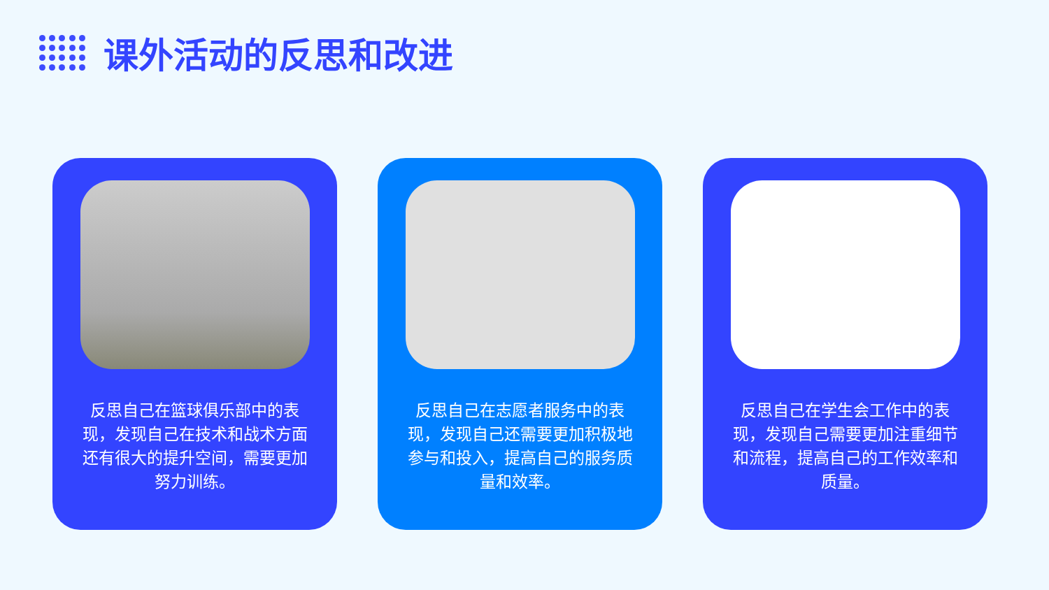课外活动的反思和改进
反思自己在篮球俱乐部中的表现，发现自己在技术和战术方面还有很大的提升空间，需要更加努力训练。
反思自己在志愿者服务中的表现，发现自己还需要更加积极地参与和投入，提高自己的服务质量和效率。
反思自己在学生会工作中的表现，发现自己需要更加注重细节和流程，提高自己的工作效率和质量。